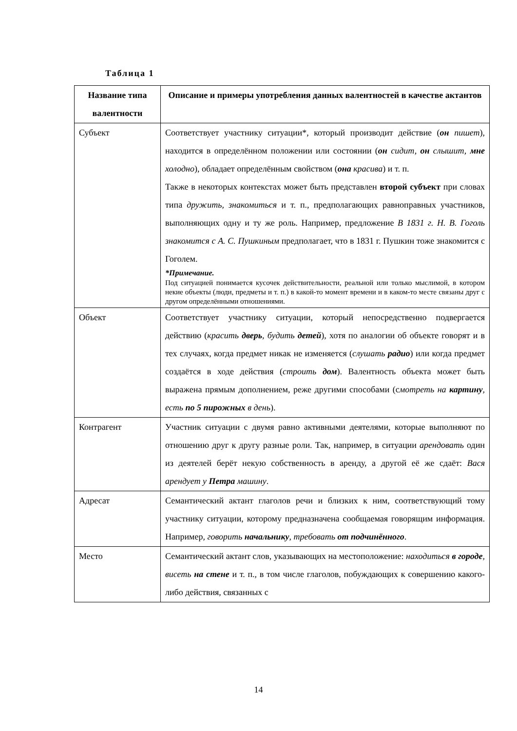Таблица 1
| Название типа валентности | Описание и примеры употребления данных валентностей в качестве актантов |
| --- | --- |
| Субъект | Соответствует участнику ситуации*, который производит действие ( он пишет ), находится в определённом положении или состоянии ( он сидит, он слышит, мне холодно ), обладает определённым свойством ( она красива ) и т. п. Также в некоторых контекстах может быть представлен второй субъект при словах типа дружить, знакомиться и т. п., предполагающих равноправных участников, выполняющих одну и ту же роль. Например, предложение В 1831 г. Н. В. Гоголь знакомится с А. С. Пушкиным предполагает, что в 1831 г. Пушкин тоже знакомится с Гоголем. *Примечание. Под ситуацией понимается кусочек действительности, реальной или только мыслимой, в котором некие объекты (люди, предметы и т. п.) в какой-то момент времени и в каком-то месте связаны друг с другом определёнными отношениями. |
| Объект | Соответствует участнику ситуации, который непосредственно подвергается действию ( красить дверь , будить детей ), хотя по аналогии об объекте говорят и в тех случаях, когда предмет никак не изменяется ( слушать радио ) или когда предмет создаётся в ходе действия ( строить дом ). Валентность объекта может быть выражена прямым дополнением, реже другими способами (с мотреть на картину , есть по 5 пирожных в день ). |
| Контрагент | Участник ситуации с двумя равно активными деятелями, которые выполняют по отношению друг к другу разные роли. Так, например, в ситуации арендовать один из деятелей берёт некую собственность в аренду, а другой её же сдаёт: Вася арендует у Петра машину . |
| Адресат | Семантический актант глаголов речи и близких к ним, соответствующий тому участнику ситуации, которому предназначена сообщаемая говорящим информация. Например, говорить начальнику , требовать от подчинённого . |
| Место | Семантический актант слов, указывающих на местоположение: находиться в городе , висеть на стене и т. п., в том числе глаголов, побуждающих к совершению какого-либо действия, связанных с |
14